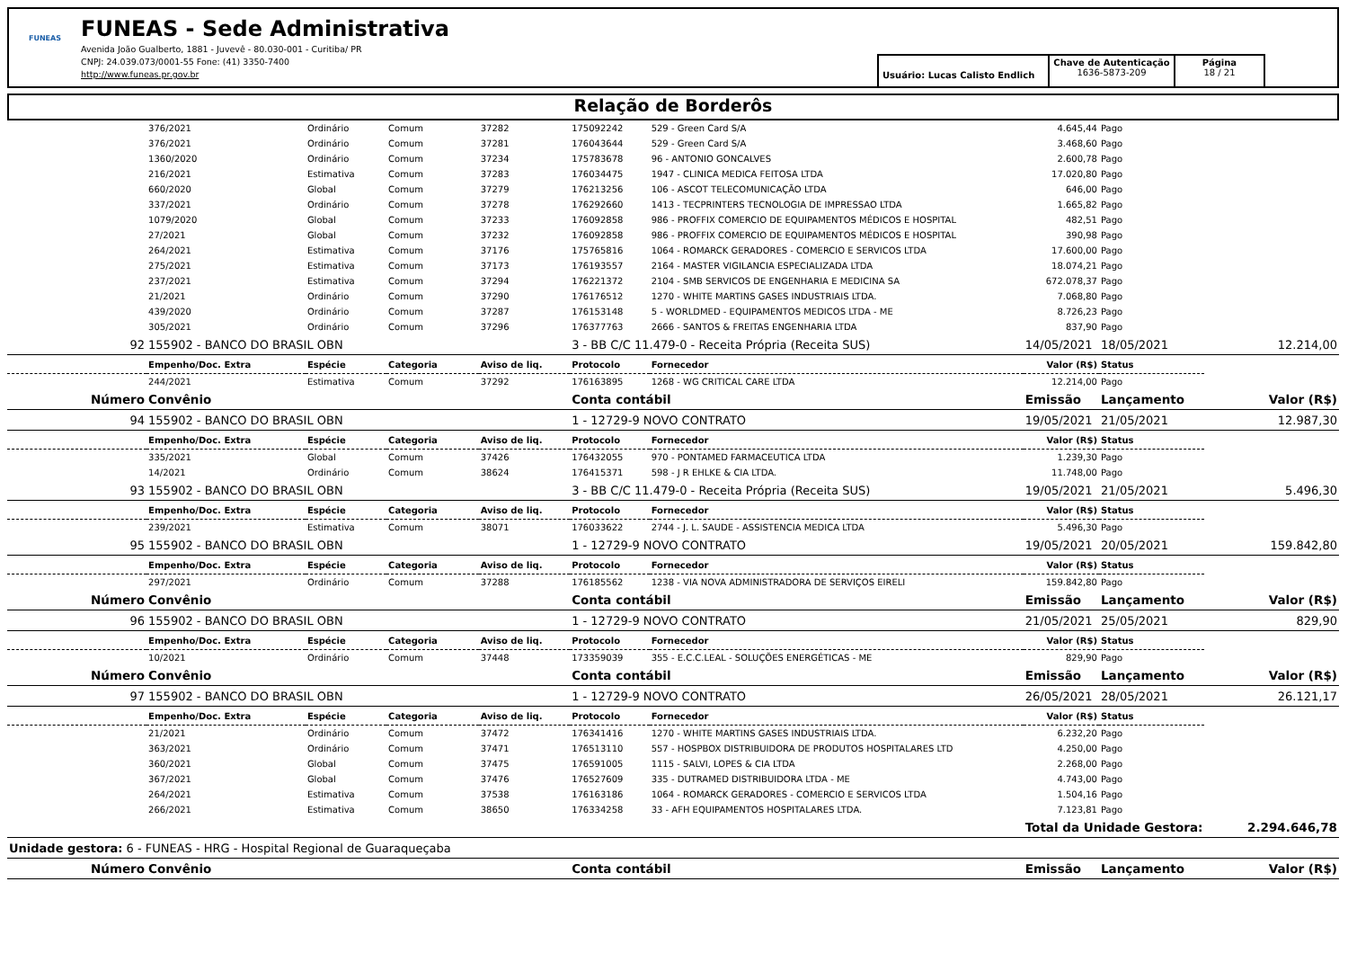FUNEAS
FUNEAS - Sede Administrativa
Avenida João Gualberto, 1881 - Juvevê - 80.030-001 - Curitiba/ PR
CNPJ: 24.039.073/0001-55 Fone: (41) 3350-7400
http://www.funeas.pr.gov.br
Usuário: Lucas Calisto Endlich
Chave de Autenticação
1636-5873-209
Página
18 / 21
Relação de Borderôs
| | 376/2021 | Ordinário | Comum | 37282 | 175092242 | 529 - Green Card S/A | 4.645,44 | Pago | |
| | 376/2021 | Ordinário | Comum | 37281 | 176043644 | 529 - Green Card S/A | 3.468,60 | Pago | |
| | 1360/2020 | Ordinário | Comum | 37234 | 175783678 | 96 - ANTONIO GONCALVES | 2.600,78 | Pago | |
| | 216/2021 | Estimativa | Comum | 37283 | 176034475 | 1947 - CLINICA MEDICA FEITOSA LTDA | 17.020,80 | Pago | |
| | 660/2020 | Global | Comum | 37279 | 176213256 | 106 - ASCOT TELECOMUNICAÇÃO LTDA | 646,00 | Pago | |
| | 337/2021 | Ordinário | Comum | 37278 | 176292660 | 1413 - TECPRINTERS TECNOLOGIA DE IMPRESSAO LTDA | 1.665,82 | Pago | |
| | 1079/2020 | Global | Comum | 37233 | 176092858 | 986 - PROFFIX COMERCIO DE EQUIPAMENTOS MÉDICOS E HOSPITAL | 482,51 | Pago | |
| | 27/2021 | Global | Comum | 37232 | 176092858 | 986 - PROFFIX COMERCIO DE EQUIPAMENTOS MÉDICOS E HOSPITAL | 390,98 | Pago | |
| | 264/2021 | Estimativa | Comum | 37176 | 175765816 | 1064 - ROMARCK GERADORES - COMERCIO E SERVICOS LTDA | 17.600,00 | Pago | |
| | 275/2021 | Estimativa | Comum | 37173 | 176193557 | 2164 - MASTER VIGILANCIA ESPECIALIZADA LTDA | 18.074,21 | Pago | |
| | 237/2021 | Estimativa | Comum | 37294 | 176221372 | 2104 - SMB SERVICOS DE ENGENHARIA E MEDICINA SA | 672.078,37 | Pago | |
| | 21/2021 | Ordinário | Comum | 37290 | 176176512 | 1270 - WHITE MARTINS GASES INDUSTRIAIS LTDA. | 7.068,80 | Pago | |
| | 439/2020 | Ordinário | Comum | 37287 | 176153148 | 5 - WORLDMED - EQUIPAMENTOS MEDICOS LTDA - ME | 8.726,23 | Pago | |
| | 305/2021 | Ordinário | Comum | 37296 | 176377763 | 2666 - SANTOS & FREITAS ENGENHARIA LTDA | 837,90 | Pago | |
| 92 | 155902 - BANCO DO BRASIL OBN | | | | 3 - BB C/C 11.479-0 - Receita Própria (Receita SUS) | | 14/05/2021 | 18/05/2021 | 12.214,00 |
| | Empenho/Doc. Extra | Espécie | Categoria | Aviso de liq. | Protocolo | Fornecedor | Valor (R$) | Status | |
| | 244/2021 | Estimativa | Comum | 37292 | 176163895 | 1268 - WG CRITICAL CARE LTDA | 12.214,00 | Pago | |
| Número | Convênio | | | | Conta contábil | | Emissão | Lançamento | Valor (R$) |
| 94 | 155902 - BANCO DO BRASIL OBN | | | | 1 - 12729-9 NOVO CONTRATO | | 19/05/2021 | 21/05/2021 | 12.987,30 |
| | Empenho/Doc. Extra | Espécie | Categoria | Aviso de liq. | Protocolo | Fornecedor | Valor (R$) | Status | |
| | 335/2021 | Global | Comum | 37426 | 176432055 | 970 - PONTAMED FARMACEUTICA LTDA | 1.239,30 | Pago | |
| | 14/2021 | Ordinário | Comum | 38624 | 176415371 | 598 - J R EHLKE & CIA LTDA. | 11.748,00 | Pago | |
| 93 | 155902 - BANCO DO BRASIL OBN | | | | 3 - BB C/C 11.479-0 - Receita Própria (Receita SUS) | | 19/05/2021 | 21/05/2021 | 5.496,30 |
| | Empenho/Doc. Extra | Espécie | Categoria | Aviso de liq. | Protocolo | Fornecedor | Valor (R$) | Status | |
| | 239/2021 | Estimativa | Comum | 38071 | 176033622 | 2744 - J. L. SAUDE - ASSISTENCIA MEDICA LTDA | 5.496,30 | Pago | |
| 95 | 155902 - BANCO DO BRASIL OBN | | | | 1 - 12729-9 NOVO CONTRATO | | 19/05/2021 | 20/05/2021 | 159.842,80 |
| | Empenho/Doc. Extra | Espécie | Categoria | Aviso de liq. | Protocolo | Fornecedor | Valor (R$) | Status | |
| | 297/2021 | Ordinário | Comum | 37288 | 176185562 | 1238 - VIA NOVA ADMINISTRADORA DE SERVIÇOS EIRELI | 159.842,80 | Pago | |
| Número | Convênio | | | | Conta contábil | | Emissão | Lançamento | Valor (R$) |
| 96 | 155902 - BANCO DO BRASIL OBN | | | | 1 - 12729-9 NOVO CONTRATO | | 21/05/2021 | 25/05/2021 | 829,90 |
| | Empenho/Doc. Extra | Espécie | Categoria | Aviso de liq. | Protocolo | Fornecedor | Valor (R$) | Status | |
| | 10/2021 | Ordinário | Comum | 37448 | 173359039 | 355 - E.C.C.LEAL - SOLUÇÕES ENERGÉTICAS - ME | 829,90 | Pago | |
| Número | Convênio | | | | Conta contábil | | Emissão | Lançamento | Valor (R$) |
| 97 | 155902 - BANCO DO BRASIL OBN | | | | 1 - 12729-9 NOVO CONTRATO | | 26/05/2021 | 28/05/2021 | 26.121,17 |
| | Empenho/Doc. Extra | Espécie | Categoria | Aviso de liq. | Protocolo | Fornecedor | Valor (R$) | Status | |
| | 21/2021 | Ordinário | Comum | 37472 | 176341416 | 1270 - WHITE MARTINS GASES INDUSTRIAIS LTDA. | 6.232,20 | Pago | |
| | 363/2021 | Ordinário | Comum | 37471 | 176513110 | 557 - HOSPBOX DISTRIBUIDORA DE PRODUTOS HOSPITALARES LTD | 4.250,00 | Pago | |
| | 360/2021 | Global | Comum | 37475 | 176591005 | 1115 - SALVI, LOPES & CIA LTDA | 2.268,00 | Pago | |
| | 367/2021 | Global | Comum | 37476 | 176527609 | 335 - DUTRAMED DISTRIBUIDORA LTDA - ME | 4.743,00 | Pago | |
| | 264/2021 | Estimativa | Comum | 37538 | 176163186 | 1064 - ROMARCK GERADORES - COMERCIO E SERVICOS LTDA | 1.504,16 | Pago | |
| | 266/2021 | Estimativa | Comum | 38650 | 176334258 | 33 - AFH EQUIPAMENTOS HOSPITALARES LTDA. | 7.123,81 | Pago | |
| | | | | | | | Total da Unidade Gestora: | | 2.294.646,78 |
| Unidade gestora: 6 - FUNEAS - HRG - Hospital Regional de Guaraqueçaba | | | | | | | | | |
| Número | Convênio | | | | Conta contábil | | Emissão | Lançamento | Valor (R$) |